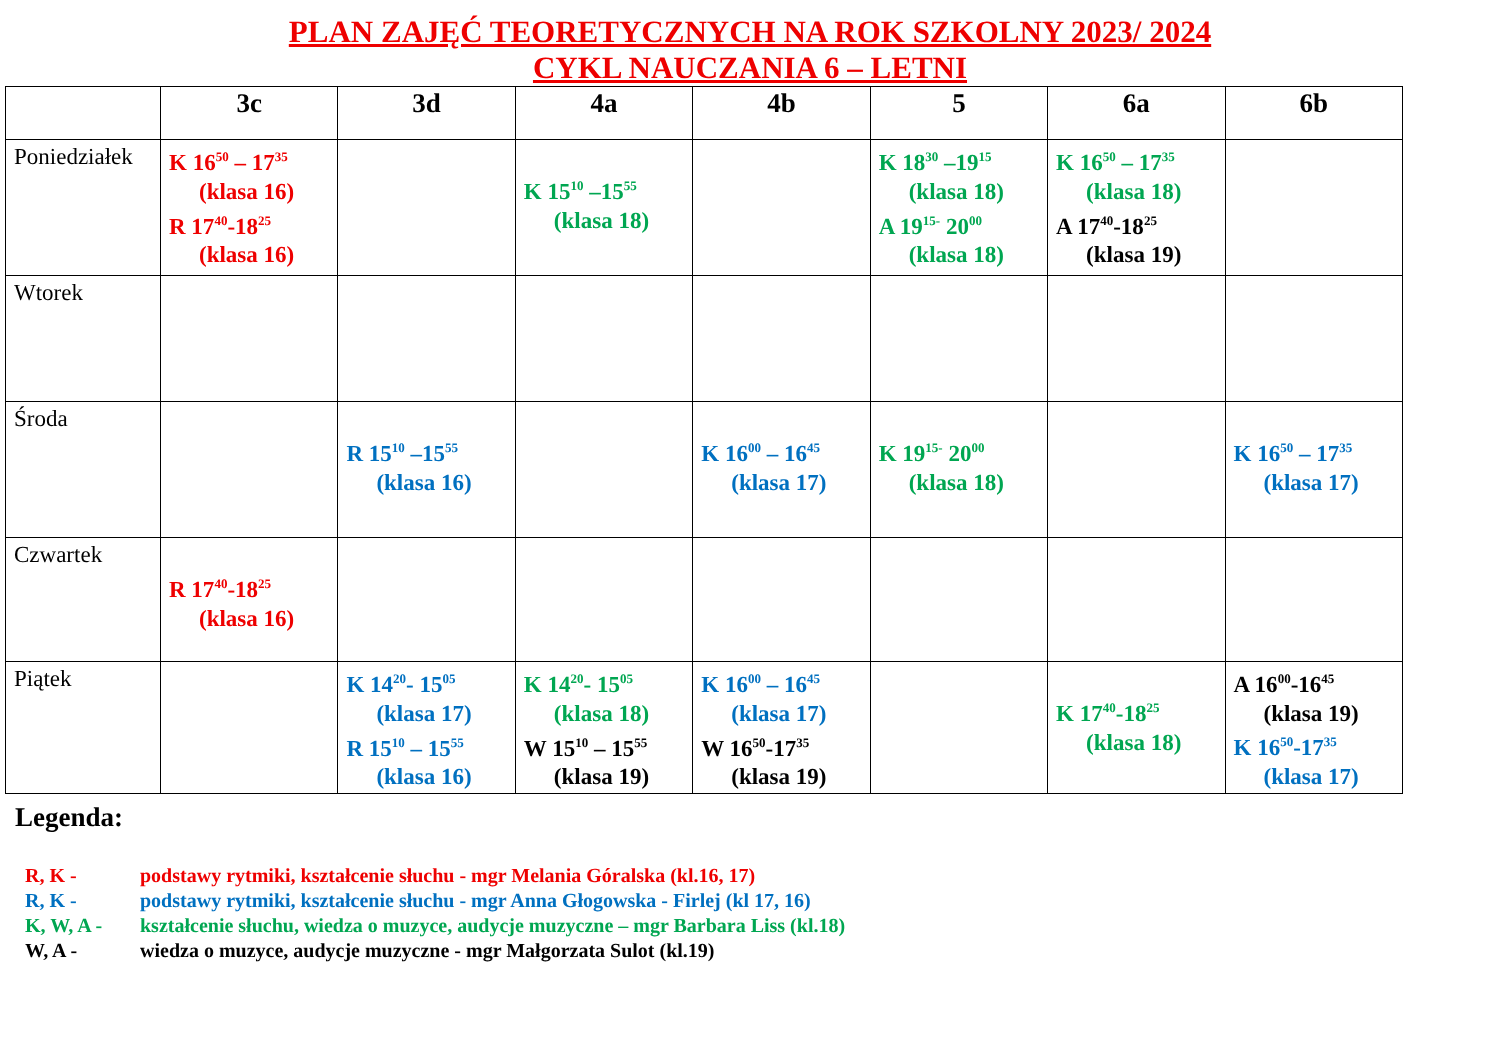PLAN ZAJĘĆ TEORETYCZNYCH NA ROK SZKOLNY 2023/ 2024
CYKL NAUCZANIA 6 – LETNI
| | 3c | 3d | 4a | 4b | 5 | 6a | 6b |
| --- | --- | --- | --- | --- | --- | --- | --- |
| Poniedziałek | K 16<sup>50</sup> – 17<sup>35</sup> (klasa 16) R 17<sup>40</sup>-18<sup>25</sup> (klasa 16) | | K 15<sup>10</sup> –15<sup>55</sup> (klasa 18) | | K 18<sup>30</sup> –19<sup>15</sup> (klasa 18) A 19<sup>15-</sup> 20<sup>00</sup> (klasa 18) | K 16<sup>50</sup> – 17<sup>35</sup> (klasa 18) A 17<sup>40</sup>-18<sup>25</sup> (klasa 19) | |
| Wtorek | | | | | | | |
| Środa | | R 15<sup>10</sup> –15<sup>55</sup> (klasa 16) | | K 16<sup>00</sup> – 16<sup>45</sup> (klasa 17) | K 19<sup>15-</sup> 20<sup>00</sup> (klasa 18) | | K 16<sup>50</sup> – 17<sup>35</sup> (klasa 17) |
| Czwartek | R 17<sup>40</sup>-18<sup>25</sup> (klasa 16) | | | | | | |
| Piątek | | K 14<sup>20</sup>- 15<sup>05</sup> (klasa 17) R 15<sup>10</sup> – 15<sup>55</sup> (klasa 16) | K 14<sup>20</sup>- 15<sup>05</sup> (klasa 18) W 15<sup>10</sup> – 15<sup>55</sup> (klasa 19) | K 16<sup>00</sup> – 16<sup>45</sup> (klasa 17) W 16<sup>50</sup>-17<sup>35</sup> (klasa 19) | | K 17<sup>40</sup>-18<sup>25</sup> (klasa 18) | A 16<sup>00</sup>-16<sup>45</sup> (klasa 19) K 16<sup>50</sup>-17<sup>35</sup> (klasa 17) |
Legenda:
R, K - podstawy rytmiki, kształcenie słuchu - mgr Melania Góralska (kl.16, 17)
R, K - podstawy rytmiki, kształcenie słuchu - mgr Anna Głogowska - Firlej (kl 17, 16)
K, W, A - kształcenie słuchu, wiedza o muzyce, audycje muzyczne – mgr Barbara Liss (kl.18)
W, A - wiedza o muzyce, audycje muzyczne - mgr Małgorzata Sulot (kl.19)